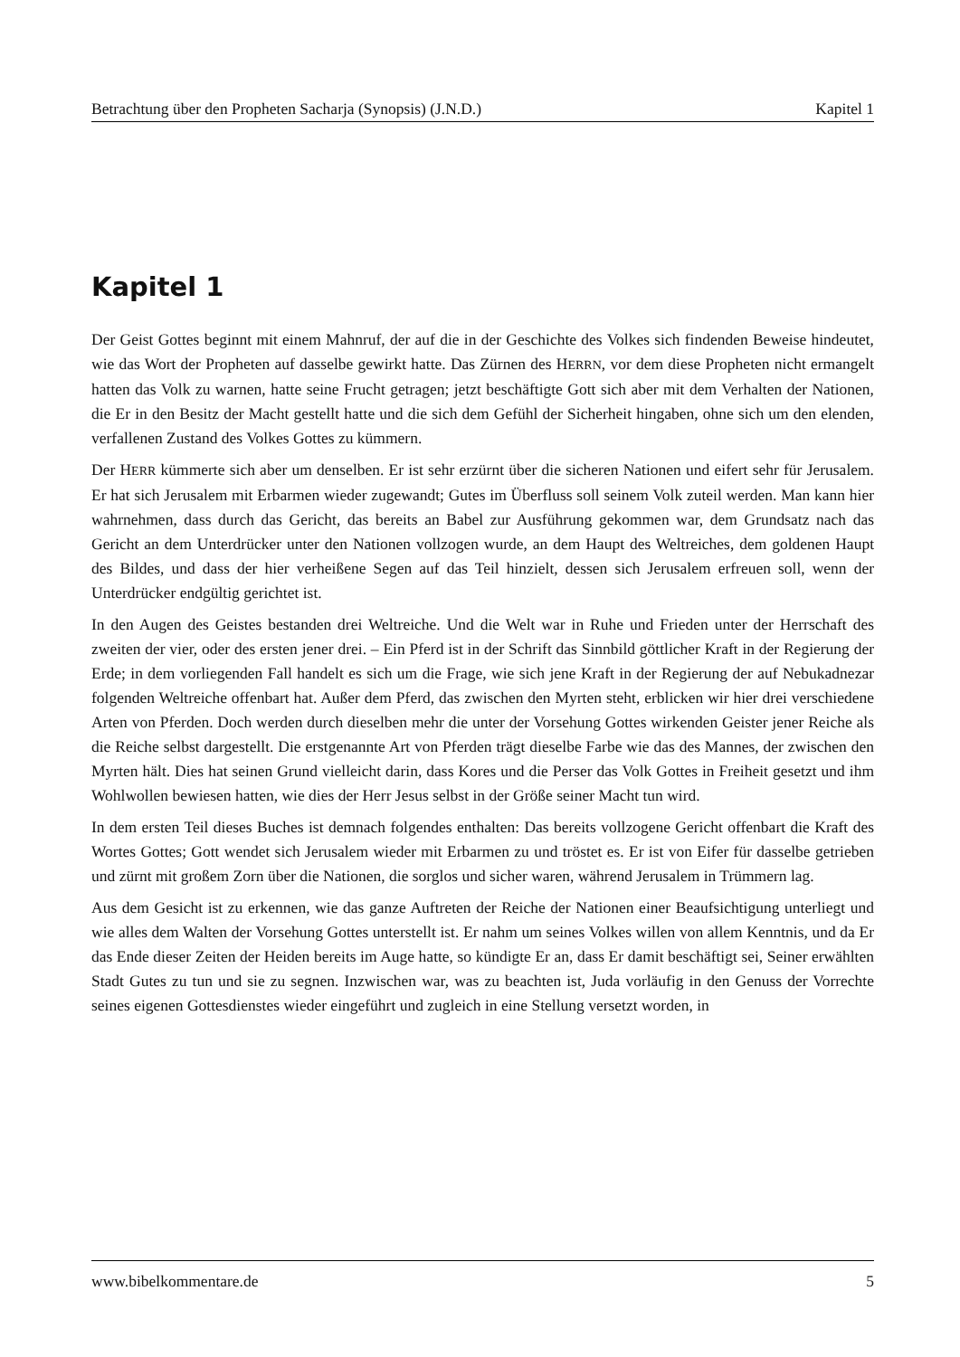Betrachtung über den Propheten Sacharja (Synopsis) (J.N.D.) Kapitel 1
Kapitel 1
Der Geist Gottes beginnt mit einem Mahnruf, der auf die in der Geschichte des Volkes sich findenden Beweise hindeutet, wie das Wort der Propheten auf dasselbe gewirkt hatte. Das Zürnen des HERRN, vor dem diese Propheten nicht ermangelt hatten das Volk zu warnen, hatte seine Frucht getragen; jetzt beschäftigte Gott sich aber mit dem Verhalten der Nationen, die Er in den Besitz der Macht gestellt hatte und die sich dem Gefühl der Sicherheit hingaben, ohne sich um den elenden, verfallenen Zustand des Volkes Gottes zu kümmern.
Der HERR kümmerte sich aber um denselben. Er ist sehr erzürnt über die sicheren Nationen und eifert sehr für Jerusalem. Er hat sich Jerusalem mit Erbarmen wieder zugewandt; Gutes im Überfluss soll seinem Volk zuteil werden. Man kann hier wahrnehmen, dass durch das Gericht, das bereits an Babel zur Ausführung gekommen war, dem Grundsatz nach das Gericht an dem Unterdrücker unter den Nationen vollzogen wurde, an dem Haupt des Weltreiches, dem goldenen Haupt des Bildes, und dass der hier verheißene Segen auf das Teil hinzielt, dessen sich Jerusalem erfreuen soll, wenn der Unterdrücker endgültig gerichtet ist.
In den Augen des Geistes bestanden drei Weltreiche. Und die Welt war in Ruhe und Frieden unter der Herrschaft des zweiten der vier, oder des ersten jener drei. – Ein Pferd ist in der Schrift das Sinnbild göttlicher Kraft in der Regierung der Erde; in dem vorliegenden Fall handelt es sich um die Frage, wie sich jene Kraft in der Regierung der auf Nebukadnezar folgenden Weltreiche offenbart hat. Außer dem Pferd, das zwischen den Myrten steht, erblicken wir hier drei verschiedene Arten von Pferden. Doch werden durch dieselben mehr die unter der Vorsehung Gottes wirkenden Geister jener Reiche als die Reiche selbst dargestellt. Die erstgenannte Art von Pferden trägt dieselbe Farbe wie das des Mannes, der zwischen den Myrten hält. Dies hat seinen Grund vielleicht darin, dass Kores und die Perser das Volk Gottes in Freiheit gesetzt und ihm Wohlwollen bewiesen hatten, wie dies der Herr Jesus selbst in der Größe seiner Macht tun wird.
In dem ersten Teil dieses Buches ist demnach folgendes enthalten: Das bereits vollzogene Gericht offenbart die Kraft des Wortes Gottes; Gott wendet sich Jerusalem wieder mit Erbarmen zu und tröstet es. Er ist von Eifer für dasselbe getrieben und zürnt mit großem Zorn über die Nationen, die sorglos und sicher waren, während Jerusalem in Trümmern lag.
Aus dem Gesicht ist zu erkennen, wie das ganze Auftreten der Reiche der Nationen einer Beaufsichtigung unterliegt und wie alles dem Walten der Vorsehung Gottes unterstellt ist. Er nahm um seines Volkes willen von allem Kenntnis, und da Er das Ende dieser Zeiten der Heiden bereits im Auge hatte, so kündigte Er an, dass Er damit beschäftigt sei, Seiner erwählten Stadt Gutes zu tun und sie zu segnen. Inzwischen war, was zu beachten ist, Juda vorläufig in den Genuss der Vorrechte seines eigenen Gottesdienstes wieder eingeführt und zugleich in eine Stellung versetzt worden, in
www.bibelkommentare.de 5